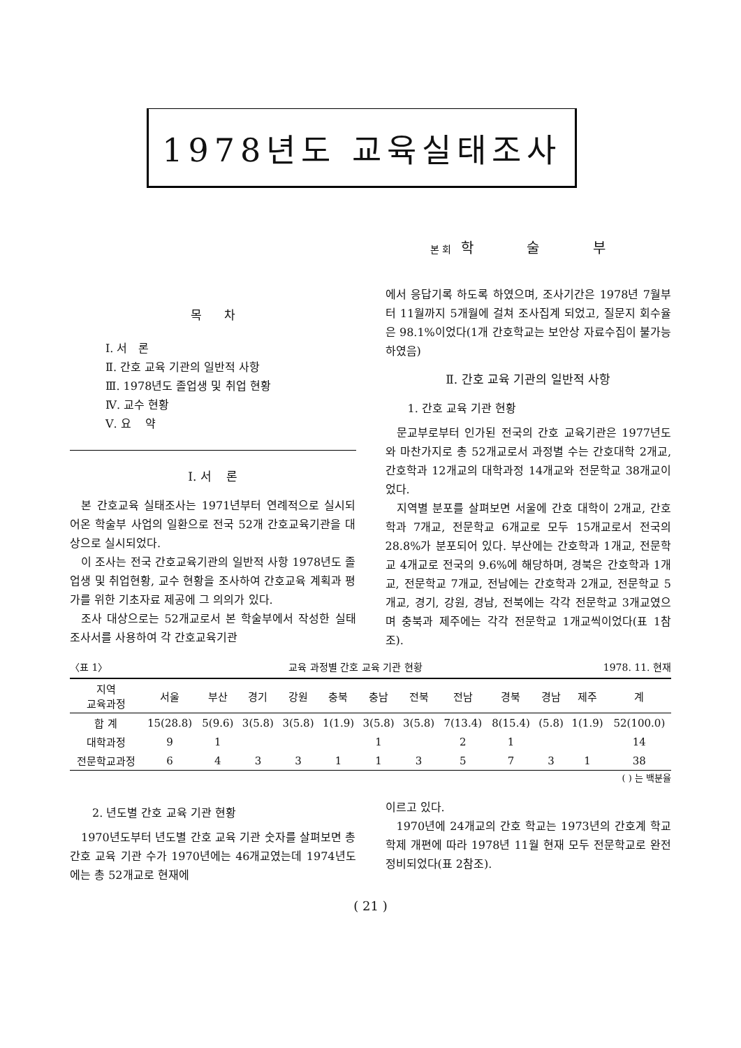1978년도 교육실태조사
본회 학 술 부
목 차
Ⅰ. 서 론
Ⅱ. 간호 교육 기관의 일반적 사항
Ⅲ. 1978년도 졸업생 및 취업 현황
Ⅳ. 교수 현황
Ⅴ. 요 약
Ⅰ. 서 론
본 간호교육 실태조사는 1971년부터 연례적으로 실시되어온 학술부 사업의 일환으로 전국 52개 간호교육기관을 대상으로 실시되었다.
이 조사는 전국 간호교육기관의 일반적 사항 1978년도 졸업생 및 취업현황, 교수 현황을 조사하여 간호교육 계획과 평가를 위한 기초자료 제공에 그 의의가 있다.
조사 대상으로는 52개교로서 본 학술부에서 작성한 실태조사서를 사용하여 각 간호교육기관
에서 응답기록 하도록 하였으며, 조사기간은 1978년 7월부터 11월까지 5개월에 걸쳐 조사집계 되었고, 질문지 회수율은 98.1%이었다(1개 간호학교는 보안상 자료수집이 불가능하였음)
Ⅱ. 간호 교육 기관의 일반적 사항
1. 간호 교육 기관 현황
문교부로부터 인가된 전국의 간호 교육기관은 1977년도와 마찬가지로 총 52개교로서 과정별 수는 간호대학 2개교, 간호학과 12개교의 대학과정 14개교와 전문학교 38개교이었다.
지역별 분포를 살펴보면 서울에 간호 대학이 2개교, 간호학과 7개교, 전문학교 6개교로 모두 15개교로서 전국의 28.8%가 분포되어 있다. 부산에는 간호학과 1개교, 전문학교 4개교로 전국의 9.6%에 해당하며, 경북은 간호학과 1개교, 전문학교 7개교, 전남에는 간호학과 2개교, 전문학교 5개교, 경기, 강원, 경남, 전북에는 각각 전문학교 3개교였으며 충북과 제주에는 각각 전문학교 1개교씩이었다(표 1참조).
〈표 1〉 교육 과정별 간호 교육 기관 현황 1978. 11. 현재
| 지역 교육과정 | 서울 | 부산 | 경기 | 강원 | 충북 | 충남 | 전북 | 전남 | 경북 | 경남 | 제주 | 계 |
| --- | --- | --- | --- | --- | --- | --- | --- | --- | --- | --- | --- | --- |
| 합 계 | 15(28.8) | 5(9.6) | 3(5.8) | 3(5.8) | 1(1.9) | 3(5.8) | 3(5.8) | 7(13.4) | 8(15.4) | (5.8) | 1(1.9) | 52(100.0) |
| 대학과정 | 9 | 1 | | | | 1 | | 2 | 1 | | | 14 |
| 전문학교과정 | 6 | 4 | 3 | 3 | 1 | 1 | 3 | 5 | 7 | 3 | 1 | 38 |
( ) 는 백분율
2. 년도별 간호 교육 기관 현황
1970년도부터 년도별 간호 교육 기관 숫자를 살펴보면 총 간호 교육 기관 수가 1970년에는 46개교였는데 1974년도에는 총 52개교로 현재에
이르고 있다.
1970년에 24개교의 간호 학교는 1973년의 간호계 학교 학제 개편에 따라 1978년 11월 현재 모두 전문학교로 완전 정비되었다(표 2참조).
( 21 )